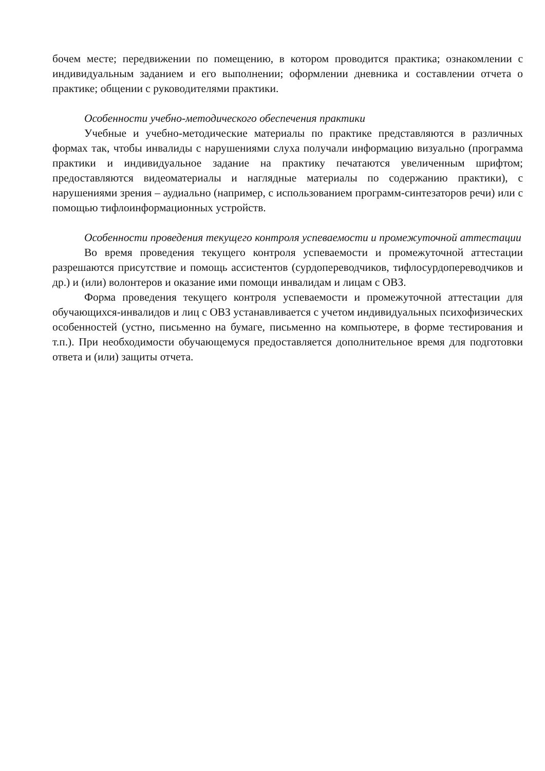бочем месте; передвижении по помещению, в котором проводится практика; ознакомлении с индивидуальным заданием и его выполнении; оформлении дневника и составлении отчета о практике; общении с руководителями практики.
Особенности учебно-методического обеспечения практики
Учебные и учебно-методические материалы по практике представляются в различных формах так, чтобы инвалиды с нарушениями слуха получали информацию визуально (программа практики и индивидуальное задание на практику печатаются увеличенным шрифтом; предоставляются видеоматериалы и наглядные материалы по содержанию практики), с нарушениями зрения – аудиально (например, с использованием программ-синтезаторов речи) или с помощью тифлоинформационных устройств.
Особенности проведения текущего контроля успеваемости и промежуточной аттестации
Во время проведения текущего контроля успеваемости и промежуточной аттестации разрешаются присутствие и помощь ассистентов (сурдопереводчиков, тифлосурдопереводчиков и др.) и (или) волонтеров и оказание ими помощи инвалидам и лицам с ОВЗ.
Форма проведения текущего контроля успеваемости и промежуточной аттестации для обучающихся-инвалидов и лиц с ОВЗ устанавливается с учетом индивидуальных психофизических особенностей (устно, письменно на бумаге, письменно на компьютере, в форме тестирования и т.п.). При необходимости обучающемуся предоставляется дополнительное время для подготовки ответа и (или) защиты отчета.